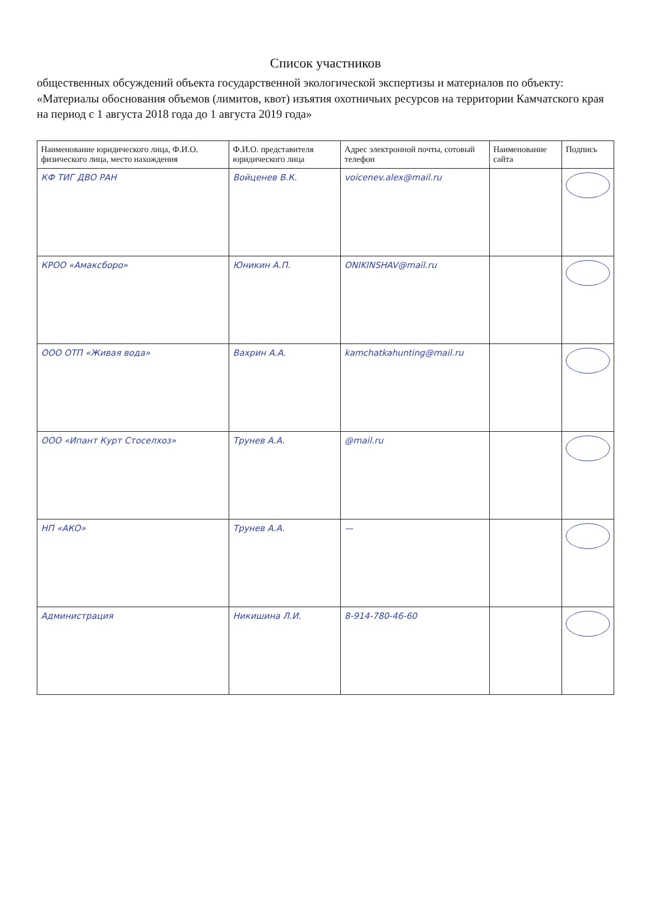Список участников
общественных обсуждений объекта государственной экологической экспертизы и материалов по объекту: «Материалы обоснования объемов (лимитов, квот) изъятия охотничьих ресурсов на территории Камчатского края на период с 1 августа 2018 года до 1 августа 2019 года»
| Наименование юридического лица, Ф.И.О. физического лица, место нахождения | Ф.И.О. представителя юридического лица | Адрес электронной почты, сотовый телефон | Наименование сайта | Подпись |
| --- | --- | --- | --- | --- |
| КФ ТИГ ДВО РАН | Войценев В.К. | voicenev.alex@mail.ru | | |
| КРОО «Амаксборо» | Юникин А.П. | ONIKINSHAV@mail.ru | | |
| ООО ОТП «Живая вода» | Вахрин А.А. | kamchatkahunting@mail.ru | | |
| ООО «Ипант Курт Стоселхоз» | Трунев А.А. | @mail.ru | | |
| НП «АКО» | Трунев А.А. | — | | |
| Администрация | Никишина Л.И. | 8-914-780-46-60 | | |